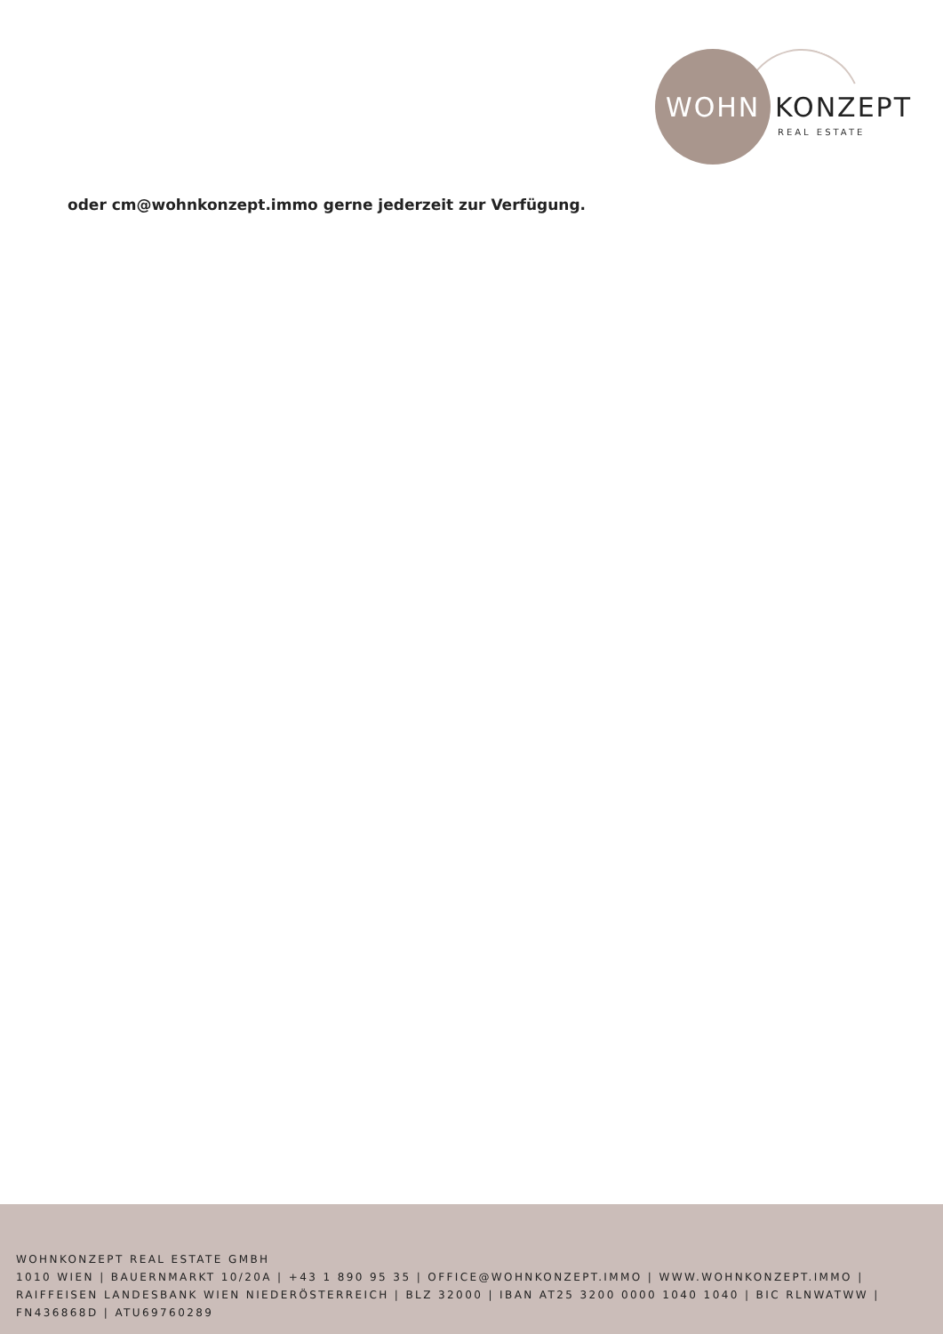WOHN KONZEPT
REAL ESTATE
oder cm@wohnkonzept.immo gerne jederzeit zur Verfügung.
WOHNKONZEPT REAL ESTATE GMBH
1010 WIEN | BAUERNMARKT 10/20A | +43 1 890 95 35 | OFFICE@WOHNKONZEPT.IMMO | WWW.WOHNKONZEPT.IMMO | RAIFFEISEN LANDESBANK WIEN NIEDERÖSTERREICH | BLZ 32000 | IBAN AT25 3200 0000 1040 1040 | BIC RLNWATWW | FN436868D | ATU69760289